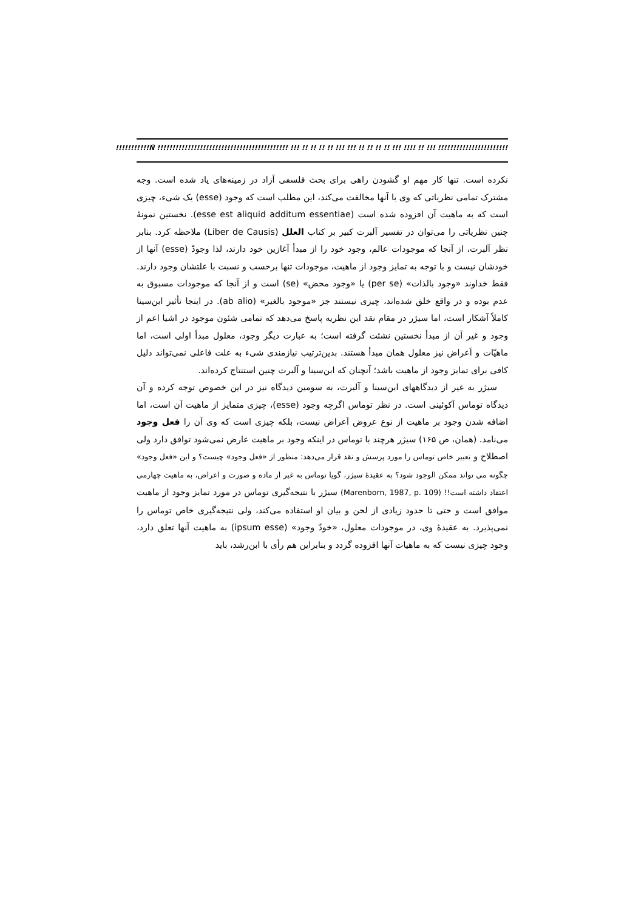!!!!!!!!!!!Ñ !!!!!!!!!!!!!!!!!!!!!!!!!!!!!!!!!!!!!!!!!!! !!! !! !! !! !! !!! !!! !! !! !! !! !!! !!!! !! !!! !!!!!!!!!!!!!!!!!!!!!!!!!!!!!!!!!!!!!!!!!!!!!!!!!
نکرده است. تنها کار مهم او گشودن راهی برای بحث فلسفی آزاد در زمینه‌های یاد شده است. وجه مشترک تمامی نظریاتی که وی با آنها مخالفت می‌کند، این مطلب است که وجود (esse) یک شیء، چیزی است که به ماهیت آن افزوده شده است (esse est aliquid additum essentiae). نخستین نمونهٔ چنین نظریاتی را می‌توان در تفسیر آلبرت کبیر بر کتاب العلل (Liber de Causis) ملاحظه کرد. بنابر نظر آلبرت، از آنجا که موجودات عالم، وجود خود را از مبدأ آغازین خود دارند، لذا وجودّ (esse) آنها از خودشان نیست و با توجه به تمایز وجود از ماهیت، موجودات تنها برحسب و نسبت با علتشان وجود دارند. فقط خداوند «وجود بالذات» (per se) یا «وجود محض» (se) است و از آنجا که موجودات مسبوق به عدم بوده و در واقع خلق شده‌اند، چیزی نیستند جز «موجود بالغیر» (ab alio). در اینجا تأثیر ابن‌سینا کاملاً آشکار است، اما سیژر در مقام نقد این نظریه پاسخ می‌دهد که تمامی شئون موجود در اشیا اعم از وجود و غیر آن از مبدأ نخستین نشئت گرفته است؛ به عبارت دیگر وجود، معلول مبدأ اولی است، اما ماهیّات و اَعراض نیز معلول همان مبدأ هستند. بدین‌ترتیب نیازمندی شیء به علت فاعلی نمی‌تواند دلیل کافی برای تمایز وجود از ماهیت باشد؛ آنچنان که ابن‌سینا و آلبرت چنین استنتاج کرده‌اند.
سیژر به غیر از دیدگاههای ابن‌سینا و آلبرت، به سومین دیدگاه نیز در این خصوص توجه کرده و آن دیدگاه توماس آکوئینی است. در نظر توماس اگرچه وجود (esse)، چیزی متمایز از ماهیت آن است، اما اضافه شدن وجود بر ماهیت از نوع عروض اَعراض نیست، بلکه چیزی است که وی آن را فعل وجود می‌نامد. (همان، ص ۱۶۵) سیژر هرچند با توماس در اینکه وجود بر ماهیت عارض نمی‌شود توافق دارد ولی اصطلاح و تعبیر خاص توماس را مورد پرسش و نقد قرار می‌دهد: منظور از «فعل وجود» چیست؟ و این «فعل وجود» چگونه می تواند ممکن الوجود شود؟ به عقیدهٔ سیژر، گویا توماس به غیر از ماده و صورت و اعراض، به ماهیت چهارمی اعتقاد داشته است!! (Marenborn, 1987, p. 109) سیژر با نتیجه‌گیری توماس در مورد تمایز وجود از ماهیت موافق است و حتی تا حدود زیادی از لحن و بیان او استفاده می‌کند، ولی نتیجه‌گیری خاص توماس را نمی‌پذیرد. به عقیدهٔ وی، در موجودات معلول، «خودّ وجود» (ipsum esse) به ماهیت آنها تعلق دارد، وجود چیزی نیست که به ماهیات آنها افزوده گردد و بنابراین هم رأی با ابن‌رشد، باید